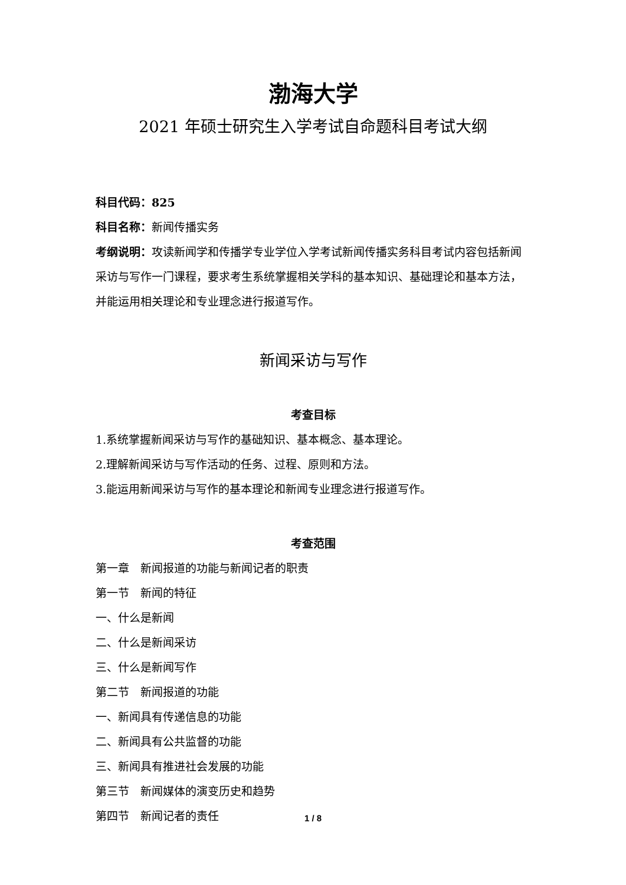渤海大学
2021 年硕士研究生入学考试自命题科目考试大纲
科目代码：825
科目名称：新闻传播实务
考纲说明：攻读新闻学和传播学专业学位入学考试新闻传播实务科目考试内容包括新闻采访与写作一门课程，要求考生系统掌握相关学科的基本知识、基础理论和基本方法，并能运用相关理论和专业理念进行报道写作。
新闻采访与写作
考查目标
1.系统掌握新闻采访与写作的基础知识、基本概念、基本理论。
2.理解新闻采访与写作活动的任务、过程、原则和方法。
3.能运用新闻采访与写作的基本理论和新闻专业理念进行报道写作。
考查范围
第一章　新闻报道的功能与新闻记者的职责
第一节　新闻的特征
一、什么是新闻
二、什么是新闻采访
三、什么是新闻写作
第二节　新闻报道的功能
一、新闻具有传递信息的功能
二、新闻具有公共监督的功能
三、新闻具有推进社会发展的功能
第三节　新闻媒体的演变历史和趋势
第四节　新闻记者的责任
1 / 8